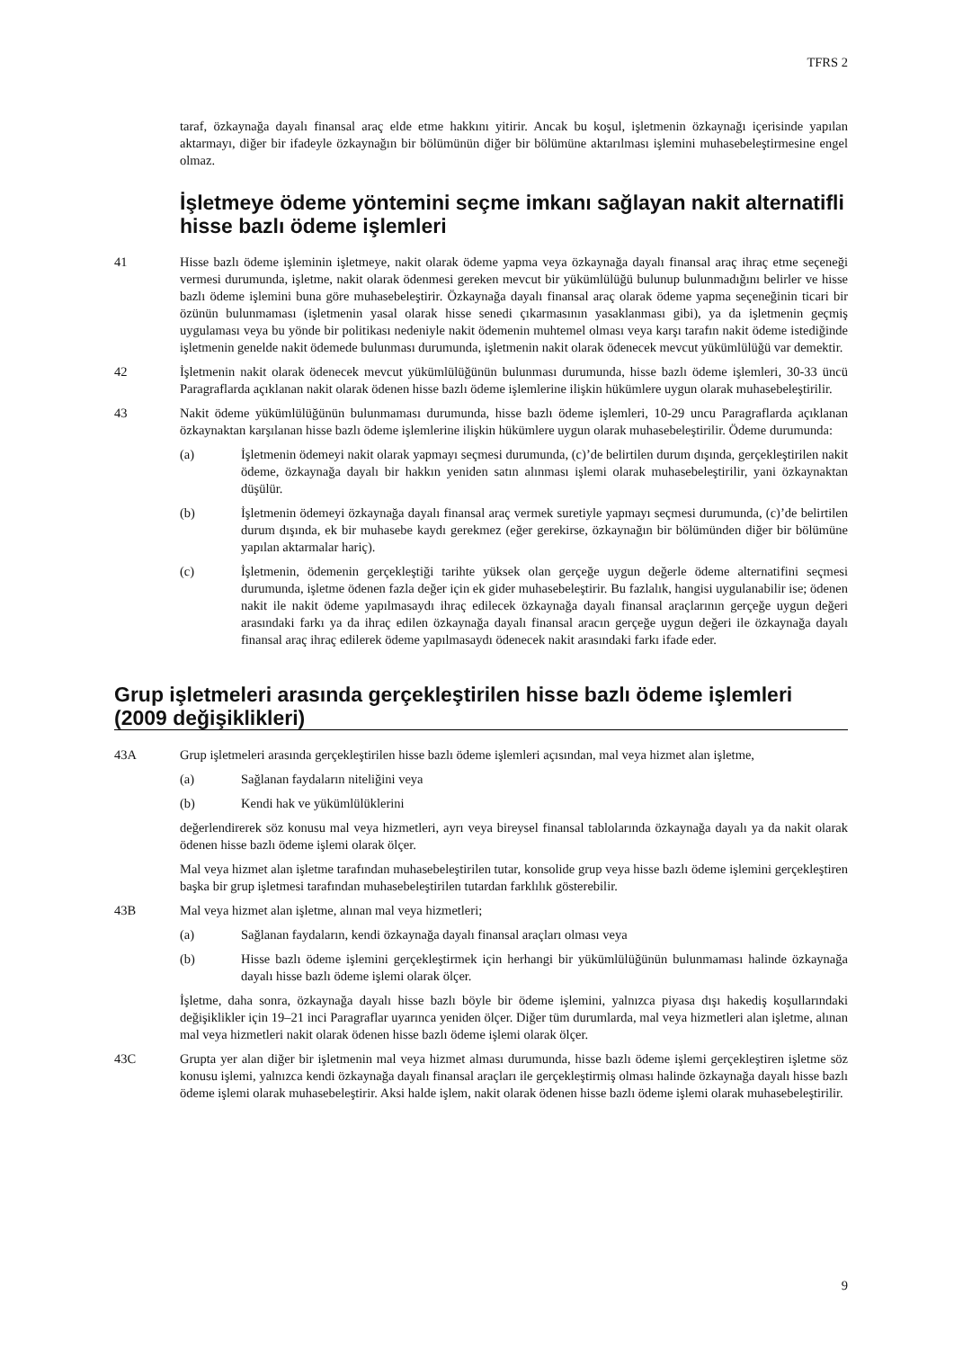TFRS 2
taraf, özkaynağa dayalı finansal araç elde etme hakkını yitirir. Ancak bu koşul, işletmenin özkaynağı içerisinde yapılan aktarmayı, diğer bir ifadeyle özkaynağın bir bölümünün diğer bir bölümüne aktarılması işlemini muhasebeleştirmesine engel olmaz.
İşletmeye ödeme yöntemini seçme imkanı sağlayan nakit alternatifli hisse bazlı ödeme işlemleri
41 Hisse bazlı ödeme işleminin işletmeye, nakit olarak ödeme yapma veya özkaynağa dayalı finansal araç ihraç etme seçeneği vermesi durumunda, işletme, nakit olarak ödenmesi gereken mevcut bir yükümlülüğü bulunup bulunmadığını belirler ve hisse bazlı ödeme işlemini buna göre muhasebeleştirir. Özkaynağa dayalı finansal araç olarak ödeme yapma seçeneğinin ticari bir özünün bulunmaması (işletmenin yasal olarak hisse senedi çıkarmasının yasaklanması gibi), ya da işletmenin geçmiş uygulaması veya bu yönde bir politikası nedeniyle nakit ödemenin muhtemel olması veya karşı tarafın nakit ödeme istediğinde işletmenin genelde nakit ödemede bulunması durumunda, işletmenin nakit olarak ödenecek mevcut yükümlülüğü var demektir.
42 İşletmenin nakit olarak ödenecek mevcut yükümlülüğünün bulunması durumunda, hisse bazlı ödeme işlemleri, 30-33 üncü Paragraflarda açıklanan nakit olarak ödenen hisse bazlı ödeme işlemlerine ilişkin hükümlere uygun olarak muhasebeleştirilir.
43 Nakit ödeme yükümlülüğünün bulunmaması durumunda, hisse bazlı ödeme işlemleri, 10-29 uncu Paragraflarda açıklanan özkaynaktan karşılanan hisse bazlı ödeme işlemlerine ilişkin hükümlere uygun olarak muhasebeleştirilir. Ödeme durumunda:
(a) İşletmenin ödemeyi nakit olarak yapmayı seçmesi durumunda, (c)’de belirtilen durum dışında, gerçekleştirilen nakit ödeme, özkaynağa dayalı bir hakkın yeniden satın alınması işlemi olarak muhasebeleştirilir, yani özkaynaktan düşülür.
(b) İşletmenin ödemeyi özkaynağa dayalı finansal araç vermek suretiyle yapmayı seçmesi durumunda, (c)’de belirtilen durum dışında, ek bir muhasebe kaydı gerekmez (eğer gerekirse, özkaynağın bir bölümünden diğer bir bölümüne yapılan aktarmalar hariç).
(c) İşletmenin, ödemenin gerçekleştiği tarihte yüksek olan gerçeğe uygun değerle ödeme alternatifini seçmesi durumunda, işletme ödenen fazla değer için ek gider muhasebeleştirir. Bu fazlalık, hangisi uygulanabilir ise; ödenen nakit ile nakit ödeme yapılmasaydı ihraç edilecek özkaynağa dayalı finansal araçlarının gerçeğe uygun değeri arasındaki farkı ya da ihraç edilen özkaynağa dayalı finansal aracın gerçeğe uygun değeri ile özkaynağa dayalı finansal araç ihraç edilerek ödeme yapılmasaydı ödenecek nakit arasındaki farkı ifade eder.
Grup işletmeleri arasında gerçekleştirilen hisse bazlı ödeme işlemleri (2009 değişiklikleri)
43A Grup işletmeleri arasında gerçekleştirilen hisse bazlı ödeme işlemleri açısından, mal veya hizmet alan işletme,
(a) Sağlanan faydaların niteliğini veya
(b) Kendi hak ve yükümlülüklerini
değerlendirerek söz konusu mal veya hizmetleri, ayrı veya bireysel finansal tablolarında özkaynağa dayalı ya da nakit olarak ödenen hisse bazlı ödeme işlemi olarak ölçer.
Mal veya hizmet alan işletme tarafından muhasebeleştirilen tutar, konsolide grup veya hisse bazlı ödeme işlemini gerçekleştiren başka bir grup işletmesi tarafından muhasebeleştirilen tutardan farklılık gösterebilir.
43B Mal veya hizmet alan işletme, alınan mal veya hizmetleri;
(a) Sağlanan faydaların, kendi özkaynağa dayalı finansal araçları olması veya
(b) Hisse bazlı ödeme işlemini gerçekleştirmek için herhangi bir yükümlülüğünün bulunmaması halinde özkaynağa dayalı hisse bazlı ödeme işlemi olarak ölçer.
İşletme, daha sonra, özkaynağa dayalı hisse bazlı böyle bir ödeme işlemini, yalnızca piyasa dışı hakediş koşullarındaki değişiklikler için 19–21 inci Paragraflar uyarınca yeniden ölçer. Diğer tüm durumlarda, mal veya hizmetleri alan işletme, alınan mal veya hizmetleri nakit olarak ödenen hisse bazlı ödeme işlemi olarak ölçer.
43C Grupta yer alan diğer bir işletmenin mal veya hizmet alması durumunda, hisse bazlı ödeme işlemi gerçekleştiren işletme söz konusu işlemi, yalnızca kendi özkaynağa dayalı finansal araçları ile gerçekleştirmiş olması halinde özkaynağa dayalı hisse bazlı ödeme işlemi olarak muhasebeleştirir. Aksi halde işlem, nakit olarak ödenen hisse bazlı ödeme işlemi olarak muhasebeleştirilir.
9